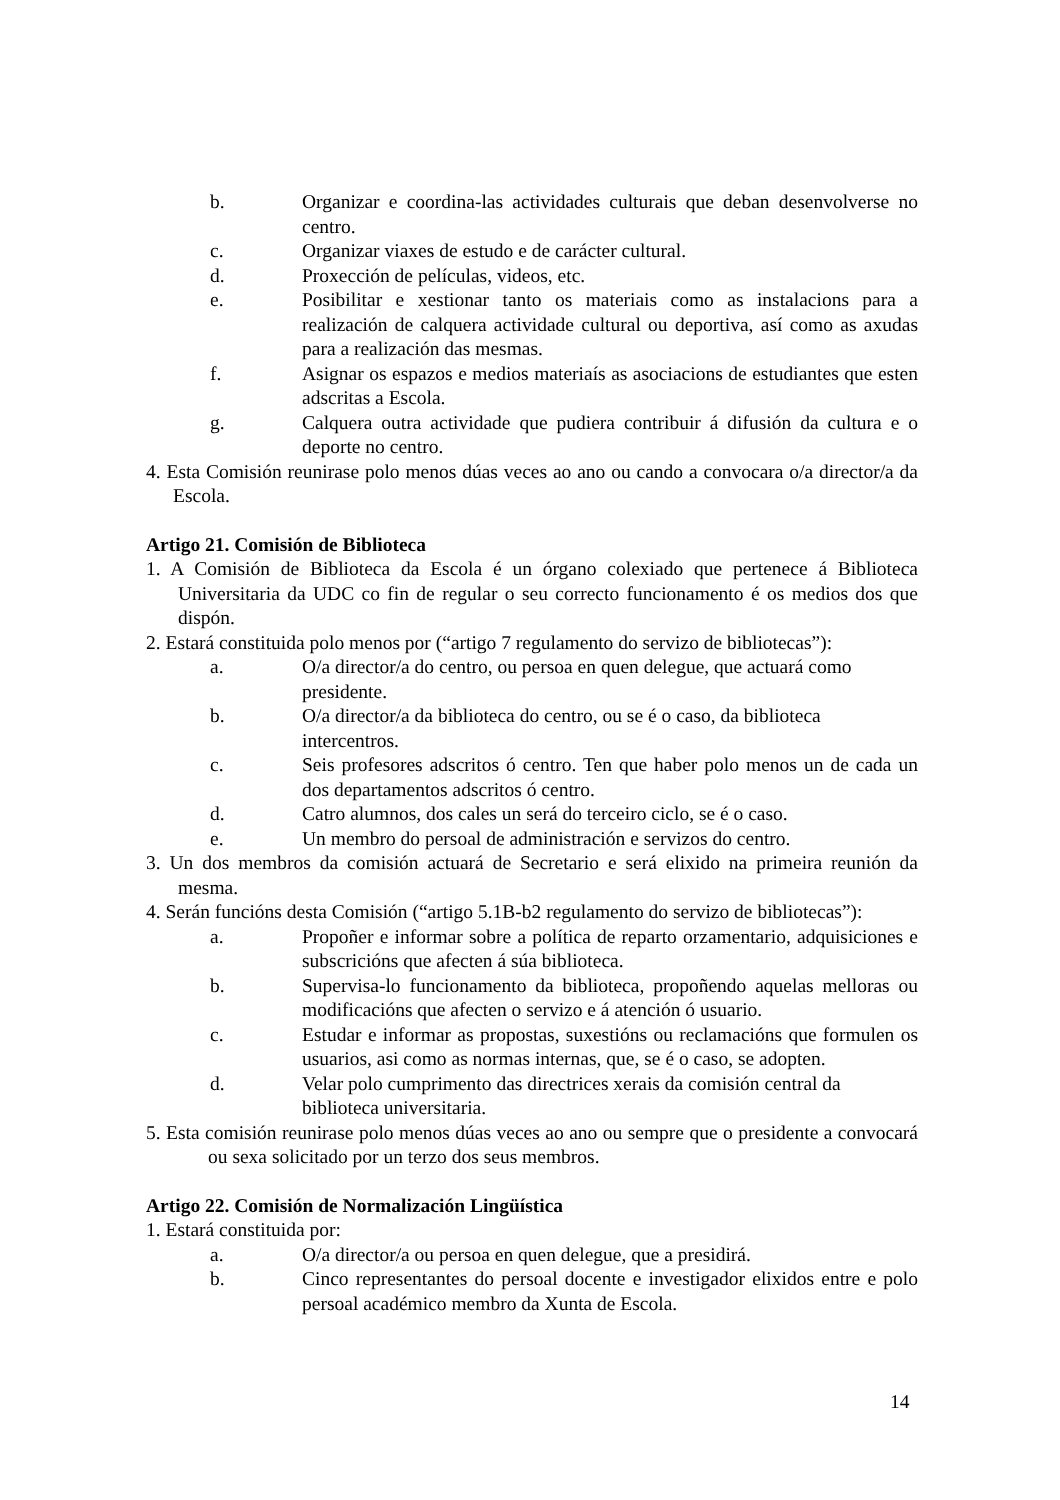b. Organizar e coordina-las actividades culturais que deban desenvolverse no centro.
c. Organizar viaxes de estudo e de carácter cultural.
d. Proxección de películas, videos, etc.
e. Posibilitar e xestionar tanto os materiais como as instalacions para a realización de calquera actividade cultural ou deportiva, así como as axudas para a realización das mesmas.
f. Asignar os espazos e medios materiaís as asociacions de estudiantes que esten adscritas a Escola.
g. Calquera outra actividade que pudiera contribuir á difusión da cultura e o deporte no centro.
4. Esta Comisión reunirase polo menos dúas veces ao ano ou cando a convocara o/a director/a da Escola.
Artigo 21. Comisión de Biblioteca
1. A Comisión de Biblioteca da Escola é un órgano colexiado que pertenece á Biblioteca Universitaria da UDC co fin de regular o seu correcto funcionamento é os medios dos que dispón.
2. Estará constituida polo menos por (“artigo 7 regulamento do servizo de bibliotecas”):
a. O/a director/a do centro, ou persoa en quen delegue, que actuará como presidente.
b. O/a director/a da biblioteca do centro, ou se é o caso, da biblioteca intercentros.
c. Seis profesores adscritos ó centro. Ten que haber polo menos un de cada un dos departamentos adscritos ó centro.
d. Catro alumnos, dos cales un será do terceiro ciclo, se é o caso.
e. Un membro do persoal de administración e servizos do centro.
3. Un dos membros da comisión actuará de Secretario e será elixido na primeira reunión da mesma.
4. Serán funcións desta Comisión (“artigo 5.1B-b2 regulamento do servizo de bibliotecas”):
a. Propoñer e informar sobre a política de reparto orzamentario, adquisiciones e subscricións que afecten á súa biblioteca.
b. Supervisa-lo funcionamento da biblioteca, propoñendo aquelas melloras ou modificacións que afecten o servizo e á atención ó usuario.
c. Estudar e informar as propostas, suxestións ou reclamacións que formulen os usuarios, asi como as normas internas, que, se é o caso, se adopten.
d. Velar polo cumprimento das directrices xerais da comisión central da biblioteca universitaria.
5. Esta comisión reunirase polo menos dúas veces ao ano ou sempre que o presidente a convocará ou sexa solicitado por un terzo dos seus membros.
Artigo 22. Comisión de Normalización Lingüística
1. Estará constituida por:
a. O/a director/a ou persoa en quen delegue, que a presidirá.
b. Cinco representantes do persoal docente e investigador elixidos entre e polo persoal académico membro da Xunta de Escola.
14